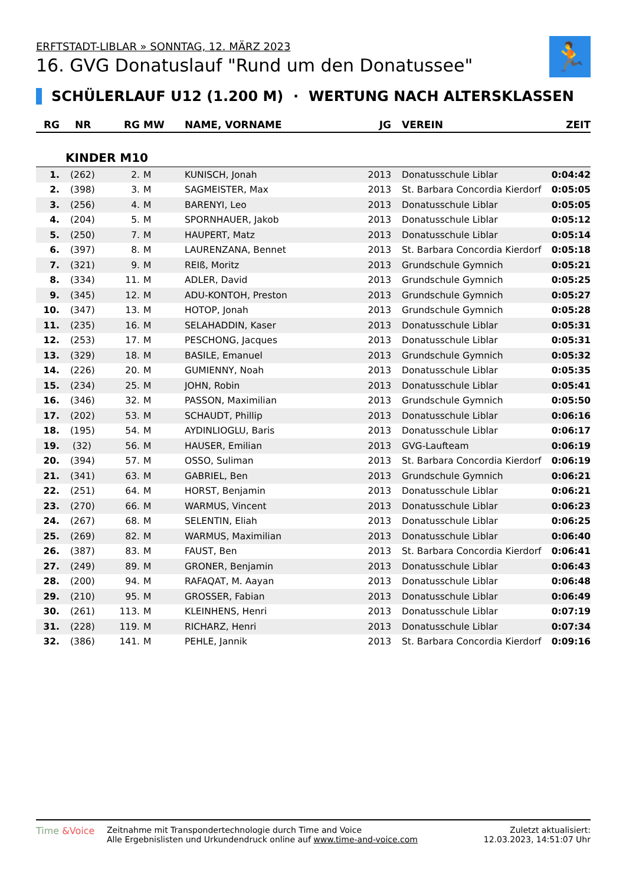ERFTSTADT-LIBLAR » SONNTAG, 12. MÄRZ 2023
16. GVG Donatuslauf "Rund um den Donatussee"
🏃
SCHÜLERLAUF U12 (1.200 M) · WERTUNG NACH ALTERSKLASSEN
| RG | NR | RG | MW | NAME, VORNAME | JG | VEREIN | ZEIT |
| --- | --- | --- | --- | --- | --- | --- | --- |
| KINDER M10 | | | | | | | |
| 1. | (262) | 2. | M | KUNISCH, Jonah | 2013 | Donatusschule Liblar | 0:04:42 |
| 2. | (398) | 3. | M | SAGMEISTER, Max | 2013 | St. Barbara Concordia Kierdorf | 0:05:05 |
| 3. | (256) | 4. | M | BARENYI, Leo | 2013 | Donatusschule Liblar | 0:05:05 |
| 4. | (204) | 5. | M | SPORNHAUER, Jakob | 2013 | Donatusschule Liblar | 0:05:12 |
| 5. | (250) | 7. | M | HAUPERT, Matz | 2013 | Donatusschule Liblar | 0:05:14 |
| 6. | (397) | 8. | M | LAURENZANA, Bennet | 2013 | St. Barbara Concordia Kierdorf | 0:05:18 |
| 7. | (321) | 9. | M | REIß, Moritz | 2013 | Grundschule Gymnich | 0:05:21 |
| 8. | (334) | 11. | M | ADLER, David | 2013 | Grundschule Gymnich | 0:05:25 |
| 9. | (345) | 12. | M | ADU-KONTOH, Preston | 2013 | Grundschule Gymnich | 0:05:27 |
| 10. | (347) | 13. | M | HOTOP, Jonah | 2013 | Grundschule Gymnich | 0:05:28 |
| 11. | (235) | 16. | M | SELAHADDIN, Kaser | 2013 | Donatusschule Liblar | 0:05:31 |
| 12. | (253) | 17. | M | PESCHONG, Jacques | 2013 | Donatusschule Liblar | 0:05:31 |
| 13. | (329) | 18. | M | BASILE, Emanuel | 2013 | Grundschule Gymnich | 0:05:32 |
| 14. | (226) | 20. | M | GUMIENNY, Noah | 2013 | Donatusschule Liblar | 0:05:35 |
| 15. | (234) | 25. | M | JOHN, Robin | 2013 | Donatusschule Liblar | 0:05:41 |
| 16. | (346) | 32. | M | PASSON, Maximilian | 2013 | Grundschule Gymnich | 0:05:50 |
| 17. | (202) | 53. | M | SCHAUDT, Phillip | 2013 | Donatusschule Liblar | 0:06:16 |
| 18. | (195) | 54. | M | AYDINLIOGLU, Baris | 2013 | Donatusschule Liblar | 0:06:17 |
| 19. | (32) | 56. | M | HAUSER, Emilian | 2013 | GVG-Laufteam | 0:06:19 |
| 20. | (394) | 57. | M | OSSO, Suliman | 2013 | St. Barbara Concordia Kierdorf | 0:06:19 |
| 21. | (341) | 63. | M | GABRIEL, Ben | 2013 | Grundschule Gymnich | 0:06:21 |
| 22. | (251) | 64. | M | HORST, Benjamin | 2013 | Donatusschule Liblar | 0:06:21 |
| 23. | (270) | 66. | M | WARMUS, Vincent | 2013 | Donatusschule Liblar | 0:06:23 |
| 24. | (267) | 68. | M | SELENTIN, Eliah | 2013 | Donatusschule Liblar | 0:06:25 |
| 25. | (269) | 82. | M | WARMUS, Maximilian | 2013 | Donatusschule Liblar | 0:06:40 |
| 26. | (387) | 83. | M | FAUST, Ben | 2013 | St. Barbara Concordia Kierdorf | 0:06:41 |
| 27. | (249) | 89. | M | GRONER, Benjamin | 2013 | Donatusschule Liblar | 0:06:43 |
| 28. | (200) | 94. | M | RAFAQAT, M. Aayan | 2013 | Donatusschule Liblar | 0:06:48 |
| 29. | (210) | 95. | M | GROSSER, Fabian | 2013 | Donatusschule Liblar | 0:06:49 |
| 30. | (261) | 113. | M | KLEINHENS, Henri | 2013 | Donatusschule Liblar | 0:07:19 |
| 31. | (228) | 119. | M | RICHARZ, Henri | 2013 | Donatusschule Liblar | 0:07:34 |
| 32. | (386) | 141. | M | PEHLE, Jannik | 2013 | St. Barbara Concordia Kierdorf | 0:09:16 |
Time &Voice Zeitnahme mit Transpondertechnologie durch Time and Voice
Alle Ergebnislisten und Urkundendruck online auf www.time-and-voice.com
Zuletzt aktualisiert:
12.03.2023, 14:51:07 Uhr